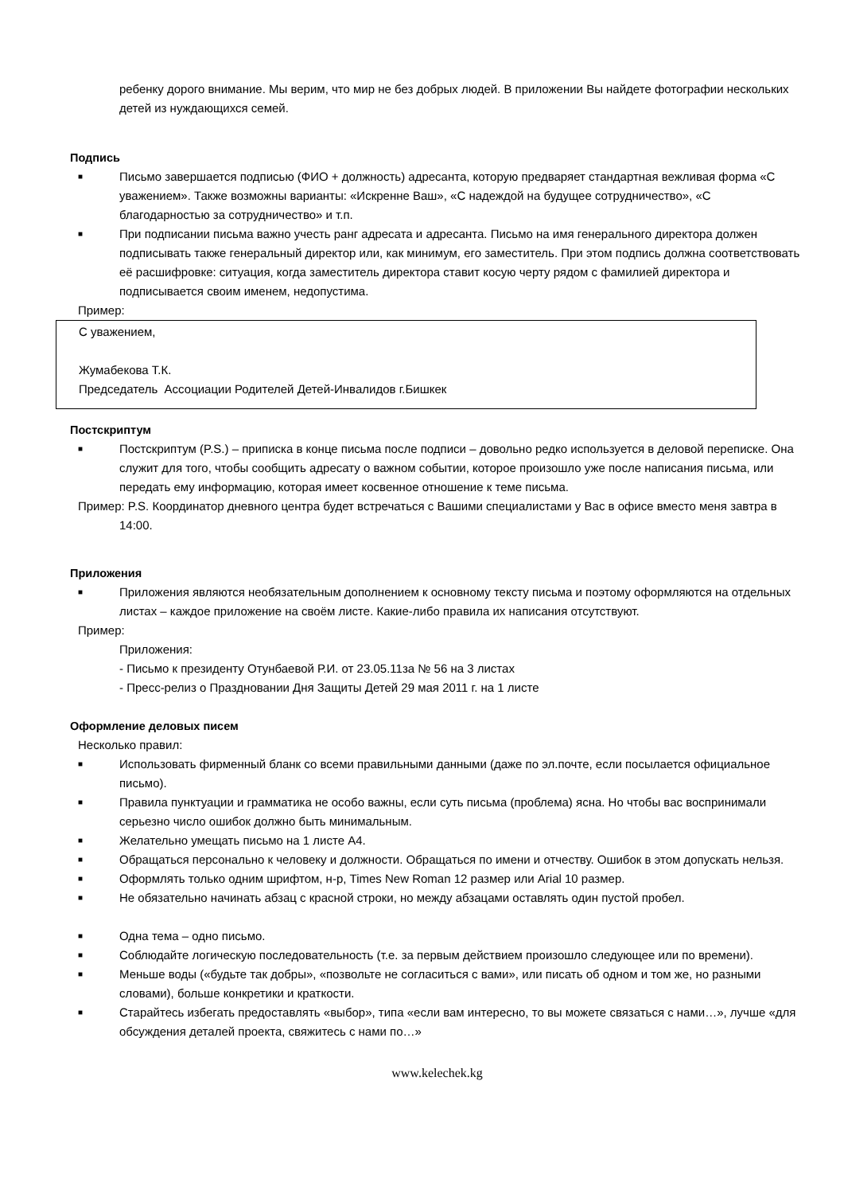ребенку дорого внимание. Мы верим, что мир не без добрых людей. В приложении Вы найдете фотографии нескольких детей из нуждающихся семей.
Подпись
■ Письмо завершается подписью (ФИО + должность) адресанта, которую предваряет стандартная вежливая форма «С уважением». Также возможны варианты: «Искренне Ваш», «С надеждой на будущее сотрудничество», «С благодарностью за сотрудничество» и т.п.
■ При подписании письма важно учесть ранг адресата и адресанта. Письмо на имя генерального директора должен подписывать также генеральный директор или, как минимум, его заместитель. При этом подпись должна соответствовать её расшифровке: ситуация, когда заместитель директора ставит косую черту рядом с фамилией директора и подписывается своим именем, недопустима.
Пример:
С уважением,
Жумабекова Т.К.
Председатель Ассоциации Родителей Детей-Инвалидов г.Бишкек
Постскриптум
■ Постскриптум (P.S.) – приписка в конце письма после подписи – довольно редко используется в деловой переписке. Она служит для того, чтобы сообщить адресату о важном событии, которое произошло уже после написания письма, или передать ему информацию, которая имеет косвенное отношение к теме письма.
Пример: P.S. Координатор дневного центра будет встречаться с Вашими специалистами у Вас в офисе вместо меня завтра в 14:00.
Приложения
■ Приложения являются необязательным дополнением к основному тексту письма и поэтому оформляются на отдельных листах – каждое приложение на своём листе. Какие-либо правила их написания отсутствуют.
Пример:
Приложения:
- Письмо к президенту Отунбаевой Р.И. от 23.05.11за № 56 на 3 листах
- Пресс-релиз о Праздновании Дня Защиты Детей 29 мая 2011 г. на 1 листе
Оформление деловых писем
Несколько правил:
■ Использовать фирменный бланк со всеми правильными данными (даже по эл.почте, если посылается официальное письмо).
■ Правила пунктуации и грамматика не особо важны, если суть письма (проблема) ясна. Но чтобы вас воспринимали серьезно число ошибок должно быть минимальным.
■ Желательно умещать письмо на 1 листе А4.
■ Обращаться персонально к человеку и должности. Обращаться по имени и отчеству. Ошибок в этом допускать нельзя.
■ Оформлять только одним шрифтом, н-р, Times New Roman 12 размер или Arial 10 размер.
■ Не обязательно начинать абзац с красной строки, но между абзацами оставлять один пустой пробел.
■ Одна тема – одно письмо.
■ Соблюдайте логическую последовательность (т.е. за первым действием произошло следующее или по времени).
■ Меньше воды («будьте так добры», «позвольте не согласиться с вами», или писать об одном и том же, но разными словами), больше конкретики и краткости.
■ Старайтесь избегать предоставлять «выбор», типа «если вам интересно, то вы можете связаться с нами…», лучше «для обсуждения деталей проекта, свяжитесь с нами по…»
www.kelechek.kg